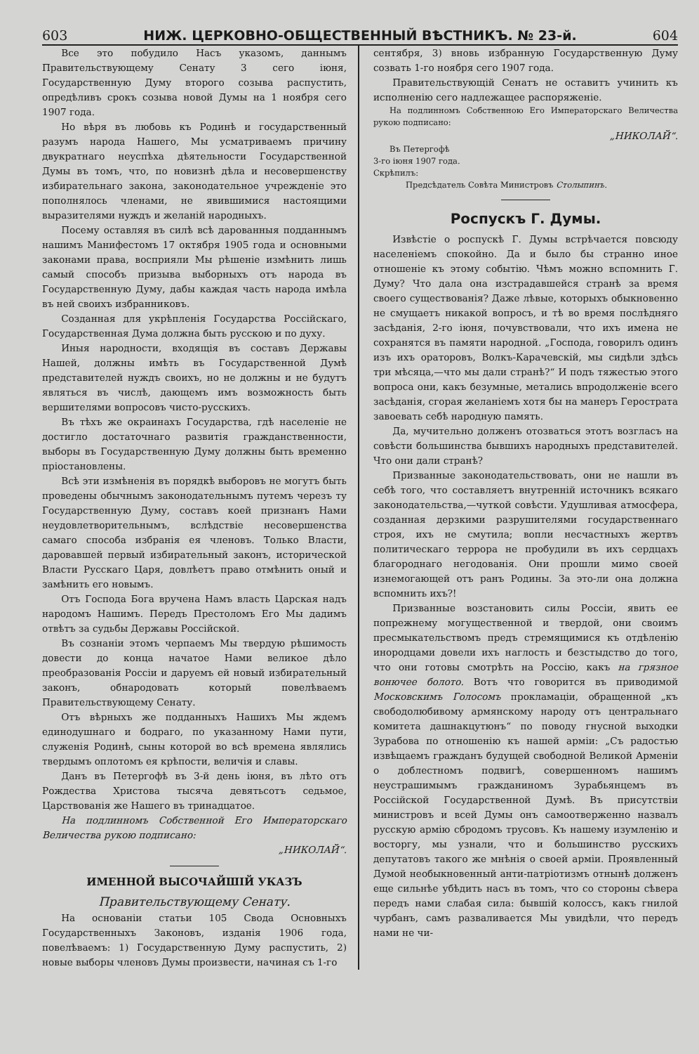603 НИЖ. ЦЕРКОВНО-ОБЩЕСТВЕННЫЙ ВѢСТНИКЪ. № 23-й. 604
Все это побудило Насъ указомъ, даннымъ Правительствующему Сенату 3 сего іюня, Государственную Думу второго созыва распустить, опредѣливъ срокъ созыва новой Думы на 1 ноября сего 1907 года.
Но вѣря въ любовь къ Родинѣ и государственный разумъ народа Нашего, Мы усматриваемъ причину двукратнаго неуспѣха дѣятельности Государственной Думы въ томъ, что, по новизнѣ дѣла и несовершенству избирательнаго закона, законодательное учрежденіе это пополнялось членами, не явившимися настоящими выразителями нуждъ и желаній народныхъ.
Посему оставляя въ силѣ всѣ дарованныя подданнымъ нашимъ Манифестомъ 17 октября 1905 года и основными законами права, восприяли Мы рѣшеніе измѣнить лишь самый способъ призыва выборныхъ отъ народа въ Государственную Думу, дабы каждая часть народа имѣла въ ней своихъ избранниковъ.
Созданная для укрѣпленія Государства Россійскаго, Государственная Дума должна быть русскою и по духу.
Иныя народности, входящія въ составъ Державы Нашей, должны имѣть въ Государственной Думѣ представителей нуждъ своихъ, но не должны и не будутъ являться въ числѣ, дающемъ имъ возможность быть вершителями вопросовъ чисто-русскихъ.
Въ тѣхъ же окраинахъ Государства, гдѣ населеніе не достигло достаточнаго развитія гражданственности, выборы въ Государственную Думу должны быть временно пріостановлены.
Всѣ эти измѣненія въ порядкѣ выборовъ не могутъ быть проведены обычнымъ законодательнымъ путемъ черезъ ту Государственную Думу, составъ коей признанъ Нами неудовлетворительнымъ, вслѣдствіе несовершенства самаго способа избранія ея членовъ. Только Власти, даровавшей первый избирательный законъ, исторической Власти Русскаго Царя, довлѣетъ право отмѣнить оный и замѣнить его новымъ.
Отъ Господа Бога вручена Намъ власть Царская надъ народомъ Нашимъ. Передъ Престоломъ Его Мы дадимъ отвѣтъ за судьбы Державы Россійской.
Въ сознаніи этомъ черпаемъ Мы твердую рѣшимость довести до конца начатое Нами великое дѣло преобразованія Россіи и даруемъ ей новый избирательный законъ, обнародовать который повелѣваемъ Правительствующему Сенату.
Отъ вѣрныхъ же подданныхъ Нашихъ Мы ждемъ единодушнаго и бодраго, по указанному Нами пути, служенія Родинѣ, сыны которой во всѣ времена являлись твердымъ оплотомъ ея крѣпости, величія и славы.
Данъ въ Петергофѣ въ 3-й день іюня, въ лѣто отъ Рождества Христова тысяча девятьсотъ седьмое, Царствованія же Нашего въ тринадцатое.
На подлинномъ Собственной Его Императорскаго Величества рукою подписано:
„НИКОЛАЙ“.
ИМЕННОЙ ВЫСОЧАЙШІЙ УКАЗЪ
Правительствующему Сенату.
На основаніи статьи 105 Свода Основныхъ Государственныхъ Законовъ, изданія 1906 года, повелѣваемъ: 1) Государственную Думу распустить, 2) новые выборы членовъ Думы произвести, начиная съ 1-го
сентября, 3) вновь избранную Государственную Думу созвать 1-го ноября сего 1907 года.
Правительствующій Сенатъ не оставитъ учинить къ исполненію сего надлежащее распоряженіе.
На подлинномъ Собственною Его Императорскаго Величества рукою подписано:
„НИКОЛАЙ“.
Въ Петергофѣ
3-го іюня 1907 года.
Скрѣпилъ:
Предсѣдатель Совѣта Министровъ Столыпинъ.
Роспускъ Г. Думы.
Извѣстіе о роспускѣ Г. Думы встрѣчается повсюду населеніемъ спокойно. Да и было бы странно иное отношеніе къ этому событію. Чѣмъ можно вспомнить Г. Думу? Что дала она изстрадавшейся странѣ за время своего существованія? Даже лѣвые, которыхъ обыкновенно не смущаетъ никакой вопросъ, и тѣ во время послѣдняго засѣданія, 2-го іюня, почувствовали, что ихъ имена не сохранятся въ памяти народной. „Господа, говорилъ одинъ изъ ихъ ораторовъ, Волкъ-Карачевскій, мы сидѣли здѣсь три мѣсяца,—что мы дали странѣ?“ И подъ тяжестью этого вопроса они, какъ безумные, метались впродолженіе всего засѣданія, сгорая желаніемъ хотя бы на манеръ Герострата завоевать себѣ народную память.
Да, мучительно долженъ отозваться этотъ возгласъ на совѣсти большинства бывшихъ народныхъ представителей. Что они дали странѣ?
Призванные законодательствовать, они не нашли въ себѣ того, что составляетъ внутренній источникъ всякаго законодательства,—чуткой совѣсти. Удушливая атмосфера, созданная дерзкими разрушителями государственнаго строя, ихъ не смутила; вопли несчастныхъ жертвъ политическаго террора не пробудили въ ихъ сердцахъ благороднаго негодованія. Они прошли мимо своей изнемогающей отъ ранъ Родины. За это-ли она должна вспомнить ихъ?!
Призванные возстановить силы Россіи, явить ее попрежнему могущественной и твердой, они своимъ пресмыкательствомъ предъ стремящимися къ отдѣленію инородцами довели ихъ наглость и безстыдство до того, что они готовы смотрѣть на Россію, какъ на грязное вонючее болото. Вотъ что говорится въ приводимой Московскимъ Голосомъ прокламаціи, обращенной „къ свободолюбивому армянскому народу отъ центральнаго комитета дашнакцутюнъ“ по поводу гнусной выходки Зурабова по отношенію къ нашей арміи: „Съ радостью извѣщаемъ гражданъ будущей свободной Великой Арменіи о доблестномъ подвигѣ, совершенномъ нашимъ неустрашимымъ гражданиномъ Зурабьянцемъ въ Россійской Государственной Думѣ. Въ присутствіи министровъ и всей Думы онъ самоотверженно назвалъ русскую армію сбродомъ трусовъ. Къ нашему изумленію и восторгу, мы узнали, что и большинство русскихъ депутатовъ такого же мнѣнія о своей арміи. Проявленный Думой необыкновенный анти-патріотизмъ отнынѣ долженъ еще сильнѣе убѣдить насъ въ томъ, что со стороны сѣвера передъ нами слабая сила: бывшій колоссъ, какъ гнилой чурбанъ, самъ разваливается Мы увидѣли, что передъ нами не чи-